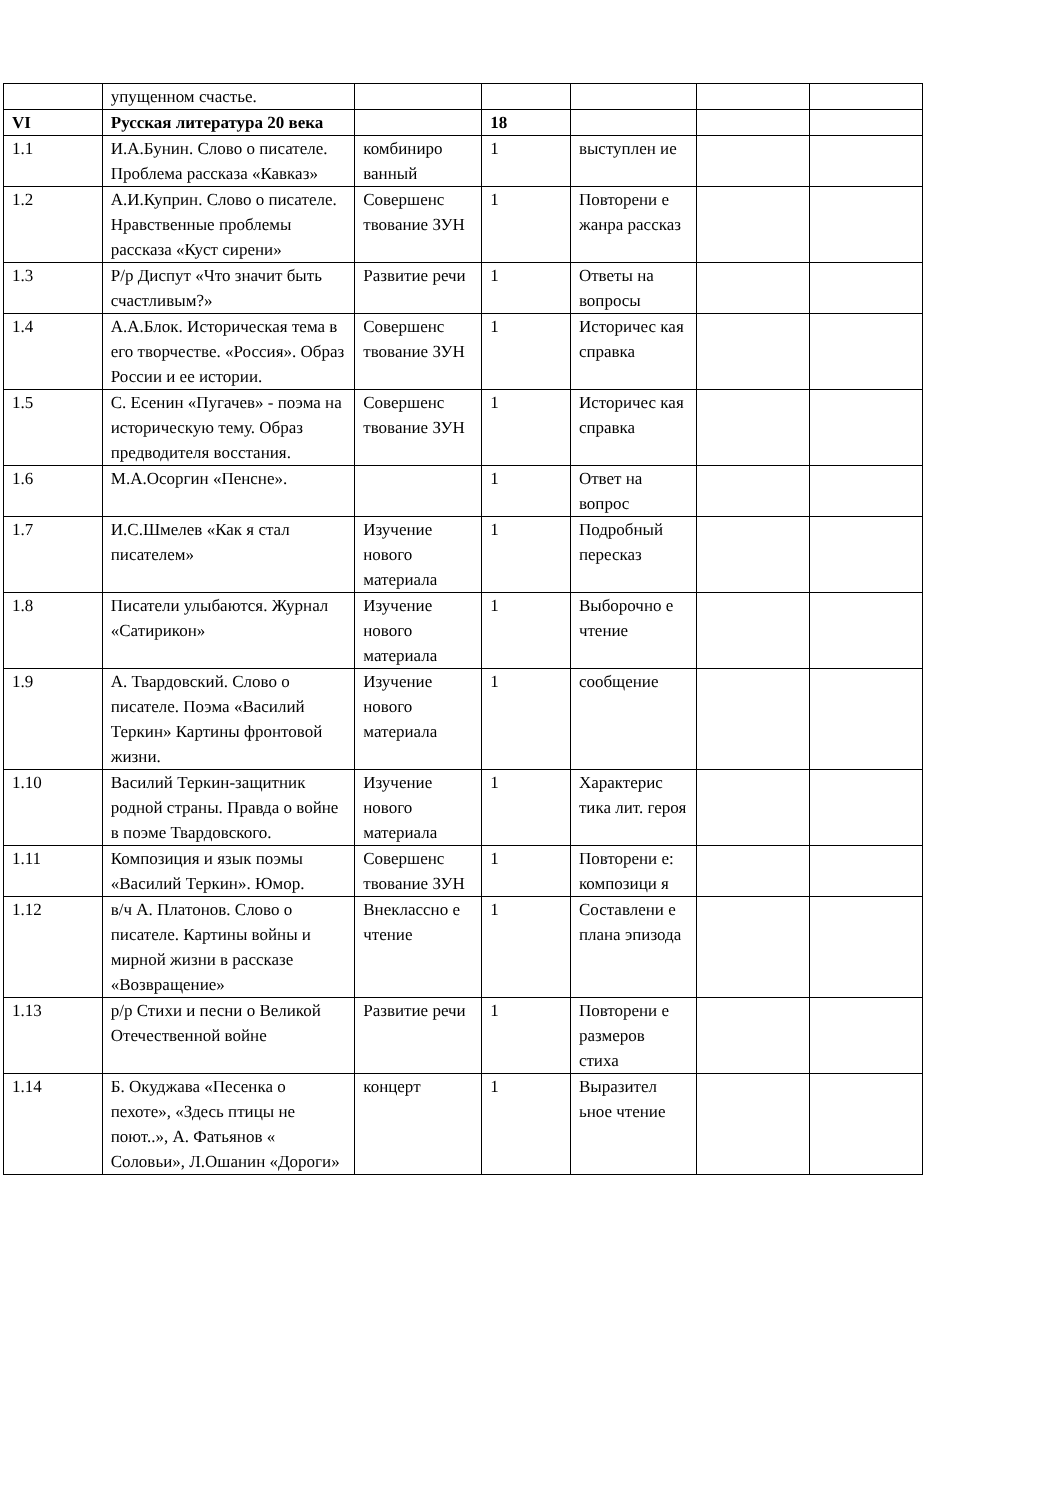| | упущенном счастье. | | | | | |
| VI | Русская литература 20 века | | 18 | | | |
| 1.1 | И.А.Бунин. Слово о писателе. Проблема рассказа «Кавказ» | комбиниро ванный | 1 | выступлен ие | | |
| 1.2 | А.И.Куприн. Слово о писателе. Нравственные проблемы рассказа «Куст сирени» | Совершенс твование ЗУН | 1 | Повторени е жанра рассказ | | |
| 1.3 | Р/р Диспут «Что значит быть счастливым?» | Развитие речи | 1 | Ответы на вопросы | | |
| 1.4 | А.А.Блок. Историческая тема в его творчестве. «Россия». Образ России и ее истории. | Совершенс твование ЗУН | 1 | Историчес кая справка | | |
| 1.5 | С. Есенин «Пугачев» - поэма на историческую тему. Образ предводителя восстания. | Совершенс твование ЗУН | 1 | Историчес кая справка | | |
| 1.6 | М.А.Осоргин «Пенсне». | | 1 | Ответ на вопрос | | |
| 1.7 | И.С.Шмелев «Как я стал писателем» | Изучение нового материала | 1 | Подробный пересказ | | |
| 1.8 | Писатели улыбаются. Журнал «Сатирикон» | Изучение нового материала | 1 | Выборочно е чтение | | |
| 1.9 | А. Твардовский. Слово о писателе. Поэма «Василий Теркин» Картины фронтовой жизни. | Изучение нового материала | 1 | сообщение | | |
| 1.10 | Василий Теркин-защитник родной страны. Правда о войне в поэме Твардовского. | Изучение нового материала | 1 | Характерис тика лит. героя | | |
| 1.11 | Композиция и язык поэмы «Василий Теркин». Юмор. | Совершенс твование ЗУН | 1 | Повторени е: композици я | | |
| 1.12 | в/ч А. Платонов. Слово о писателе. Картины войны и мирной жизни в рассказе «Возвращение» | Внеклассно е чтение | 1 | Составлени е плана эпизода | | |
| 1.13 | р/р Стихи и песни о Великой Отечественной войне | Развитие речи | 1 | Повторени е размеров стиха | | |
| 1.14 | Б. Окуджава «Песенка о пехоте», «Здесь птицы не поют..», А. Фатьянов « Соловьи», Л.Ошанин «Дороги» | концерт | 1 | Выразител ьное чтение | | |